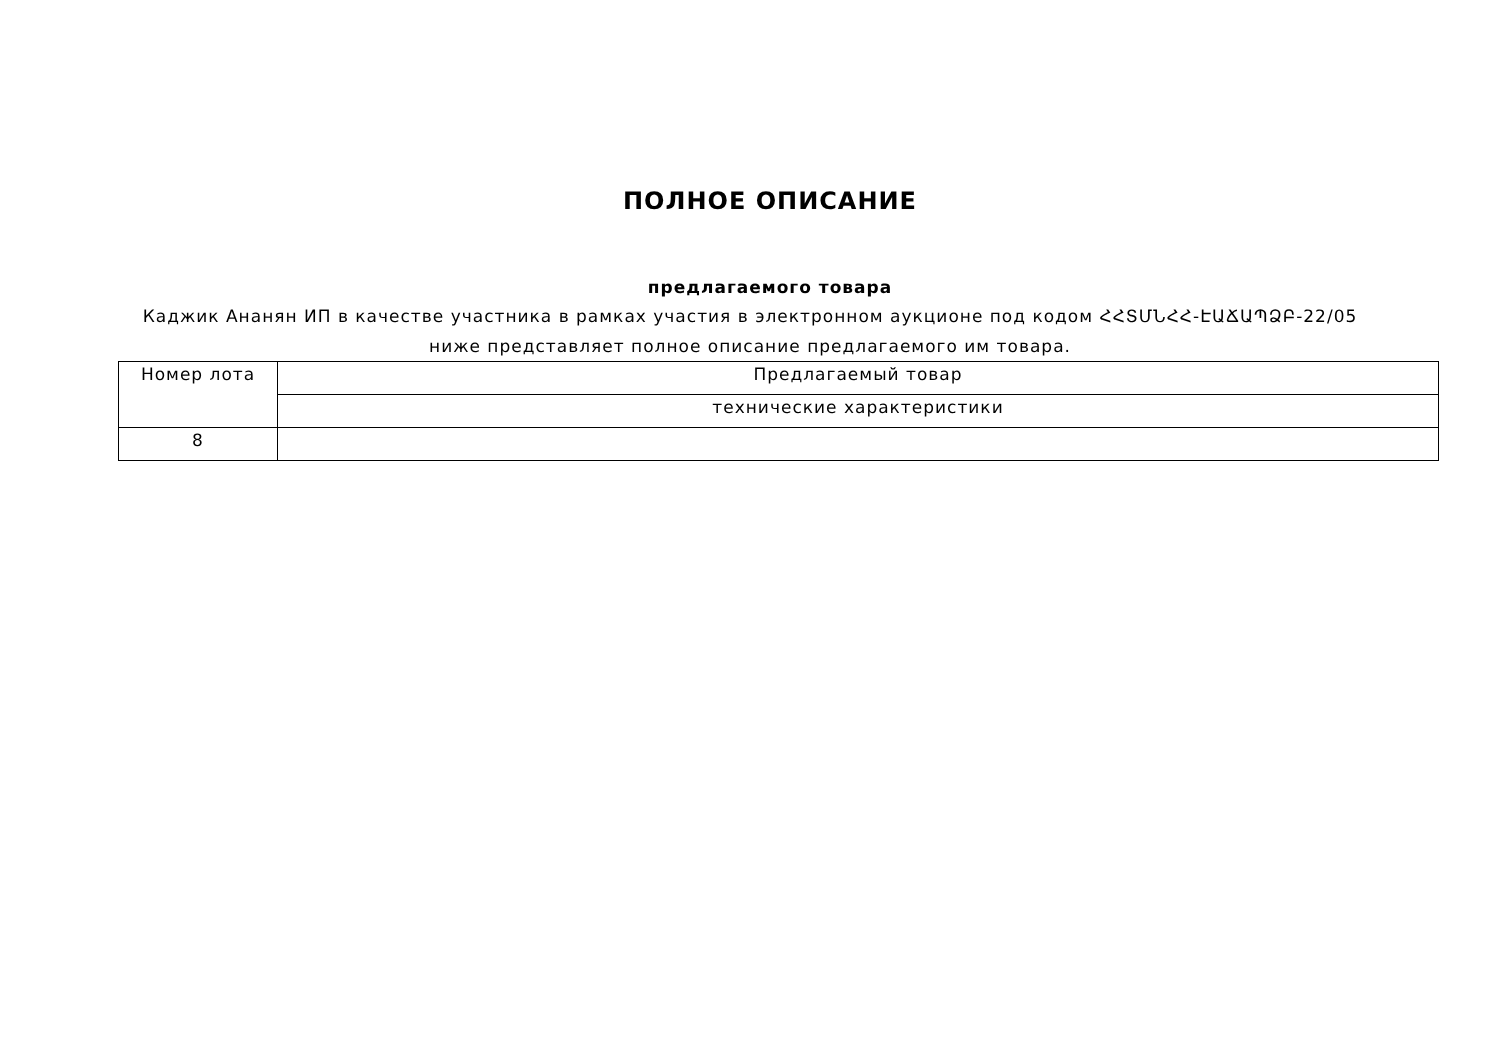ПОЛНОЕ ОПИСАНИЕ
предлагаемого товара
Каджик Ананян ИП в качестве участника в рамках участия в электронном аукционе под кодом ՀՀՏՄՆՀՀ-ԷԱՃԱՊՁԲ-22/05 ниже представляет полное описание предлагаемого им товара.
| Номер лота | Предлагаемый товар |
| --- | --- |
| | технические характеристики |
| 8 | |